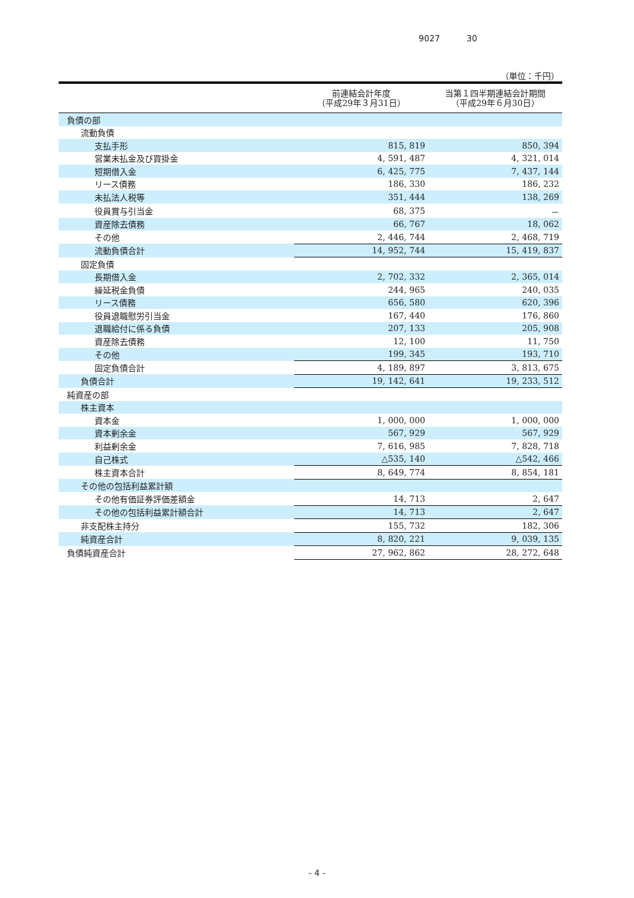9027 30
（単位：千円）
| | 前連結会計年度 （平成29年３月31日） | 当第１四半期連結会計期間 （平成29年６月30日） |
| --- | --- | --- |
| 負債の部 | | |
| 流動負債 | | |
| 支払手形 | 815, 819 | 850, 394 |
| 営業未払金及び買掛金 | 4, 591, 487 | 4, 321, 014 |
| 短期借入金 | 6, 425, 775 | 7, 437, 144 |
| リース債務 | 186, 330 | 186, 232 |
| 未払法人税等 | 351, 444 | 138, 269 |
| 役員賞与引当金 | 68, 375 | － |
| 資産除去債務 | 66, 767 | 18, 062 |
| その他 | 2, 446, 744 | 2, 468, 719 |
| 流動負債合計 | 14, 952, 744 | 15, 419, 837 |
| 固定負債 | | |
| 長期借入金 | 2, 702, 332 | 2, 365, 014 |
| 繰延税金負債 | 244, 965 | 240, 035 |
| リース債務 | 656, 580 | 620, 396 |
| 役員退職慰労引当金 | 167, 440 | 176, 860 |
| 退職給付に係る負債 | 207, 133 | 205, 908 |
| 資産除去債務 | 12, 100 | 11, 750 |
| その他 | 199, 345 | 193, 710 |
| 固定負債合計 | 4, 189, 897 | 3, 813, 675 |
| 負債合計 | 19, 142, 641 | 19, 233, 512 |
| 純資産の部 | | |
| 株主資本 | | |
| 資本金 | 1, 000, 000 | 1, 000, 000 |
| 資本剰余金 | 567, 929 | 567, 929 |
| 利益剰余金 | 7, 616, 985 | 7, 828, 718 |
| 自己株式 | △535, 140 | △542, 466 |
| 株主資本合計 | 8, 649, 774 | 8, 854, 181 |
| その他の包括利益累計額 | | |
| その他有価証券評価差額金 | 14, 713 | 2, 647 |
| その他の包括利益累計額合計 | 14, 713 | 2, 647 |
| 非支配株主持分 | 155, 732 | 182, 306 |
| 純資産合計 | 8, 820, 221 | 9, 039, 135 |
| 負債純資産合計 | 27, 962, 862 | 28, 272, 648 |
- 4 -